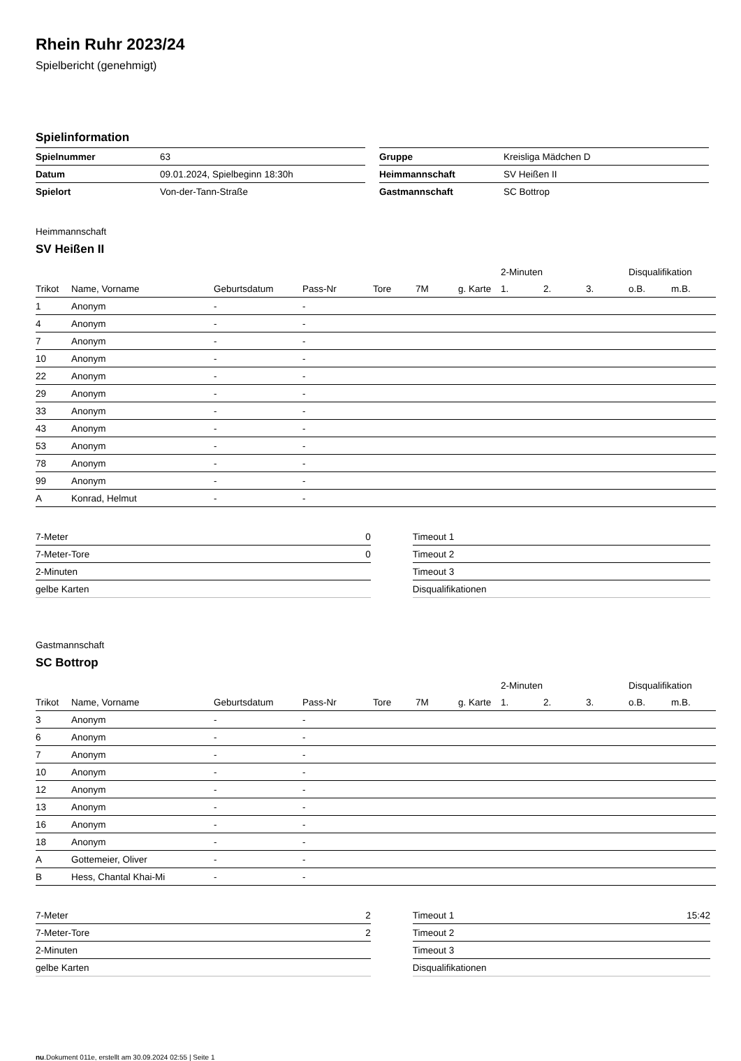Rhein Ruhr 2023/24
Spielbericht (genehmigt)
Spielinformation
| Spielnummer | 63 |
| Datum | 09.01.2024, Spielbeginn 18:30h |
| Spielort | Von-der-Tann-Straße |
| Gruppe | Kreisliga Mädchen D |
| Heimmannschaft | SV Heißen II |
| Gastmannschaft | SC Bottrop |
Heimmannschaft
SV Heißen II
| | | | | | | | 2-Minuten | | | Disqualifikation | |
| --- | --- | --- | --- | --- | --- | --- | --- | --- | --- | --- | --- |
| Trikot | Name, Vorname | Geburtsdatum | Pass-Nr | Tore | 7M | g. Karte | 1. | 2. | 3. | o.B. | m.B. |
| 1 | Anonym | - | - | | | | | | | | |
| 4 | Anonym | - | - | | | | | | | | |
| 7 | Anonym | - | - | | | | | | | | |
| 10 | Anonym | - | - | | | | | | | | |
| 22 | Anonym | - | - | | | | | | | | |
| 29 | Anonym | - | - | | | | | | | | |
| 33 | Anonym | - | - | | | | | | | | |
| 43 | Anonym | - | - | | | | | | | | |
| 53 | Anonym | - | - | | | | | | | | |
| 78 | Anonym | - | - | | | | | | | | |
| 99 | Anonym | - | - | | | | | | | | |
| A | Konrad, Helmut | - | - | | | | | | | | |
| 7-Meter | 0 |
| 7-Meter-Tore | 0 |
| 2-Minuten | |
| gelbe Karten | |
| Timeout 1 | |
| Timeout 2 | |
| Timeout 3 | |
| Disqualifikationen | |
Gastmannschaft
SC Bottrop
| | | | | | | | 2-Minuten | | | Disqualifikation | |
| --- | --- | --- | --- | --- | --- | --- | --- | --- | --- | --- | --- |
| Trikot | Name, Vorname | Geburtsdatum | Pass-Nr | Tore | 7M | g. Karte | 1. | 2. | 3. | o.B. | m.B. |
| 3 | Anonym | - | - | | | | | | | | |
| 6 | Anonym | - | - | | | | | | | | |
| 7 | Anonym | - | - | | | | | | | | |
| 10 | Anonym | - | - | | | | | | | | |
| 12 | Anonym | - | - | | | | | | | | |
| 13 | Anonym | - | - | | | | | | | | |
| 16 | Anonym | - | - | | | | | | | | |
| 18 | Anonym | - | - | | | | | | | | |
| A | Gottemeier, Oliver | - | - | | | | | | | | |
| B | Hess, Chantal Khai-Mi | - | - | | | | | | | | |
| 7-Meter | 2 |
| 7-Meter-Tore | 2 |
| 2-Minuten | |
| gelbe Karten | |
| Timeout 1 | 15:42 |
| Timeout 2 | |
| Timeout 3 | |
| Disqualifikationen | |
nu.Dokument 011e, erstellt am 30.09.2024 02:55 | Seite 1